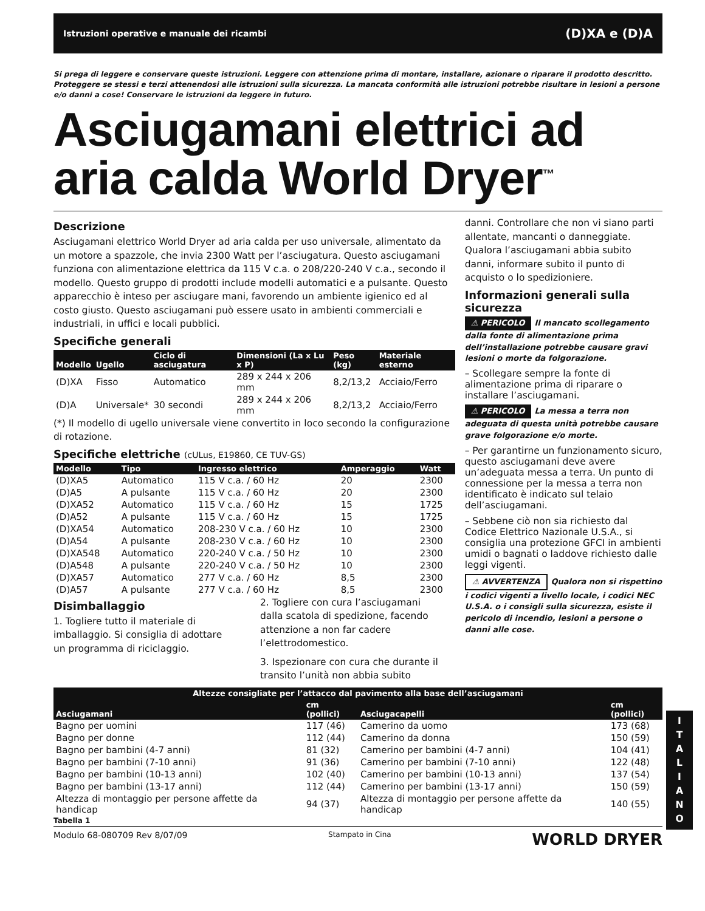Istruzioni operative e manuale dei ricambi (D)XA e (D)A
Si prega di leggere e conservare queste istruzioni. Leggere con attenzione prima di montare, installare, azionare o riparare il prodotto descritto. Proteggere se stessi e terzi attenendosi alle istruzioni sulla sicurezza. La mancata conformità alle istruzioni potrebbe risultare in lesioni a persone e/o danni a cose! Conservare le istruzioni da leggere in futuro.
Asciugamani elettrici ad aria calda World Dryer<sup>™</sup>
Descrizione
Asciugamani elettrico World Dryer ad aria calda per uso universale, alimentato da un motore a spazzole, che invia 2300 Watt per l’asciugatura. Questo asciugamani funziona con alimentazione elettrica da 115 V c.a. o 208/220-240 V c.a., secondo il modello. Questo gruppo di prodotti include modelli automatici e a pulsante. Questo apparecchio è inteso per asciugare mani, favorendo un ambiente igienico ed al costo giusto. Questo asciugamani può essere usato in ambienti commerciali e industriali, in uffici e locali pubblici.
Specifiche generali
| Modello | Ugello | Ciclo di asciugatura | Dimensioni (La x Lu x P) | Peso (kg) | Materiale esterno |
| --- | --- | --- | --- | --- | --- |
| (D)XA | Fisso | Automatico | 289 x 244 x 206 mm | 8,2/13,2 | Acciaio/Ferro |
| (D)A | Universale* | 30 secondi | 289 x 244 x 206 mm | 8,2/13,2 | Acciaio/Ferro |
(*) Il modello di ugello universale viene convertito in loco secondo la configurazione di rotazione.
Specifiche elettriche (cULus, E19860, CE TUV-GS)
| Modello | Tipo | Ingresso elettrico | Amperaggio | Watt |
| --- | --- | --- | --- | --- |
| (D)XA5 | Automatico | 115 V c.a. / 60 Hz | 20 | 2300 |
| (D)A5 | A pulsante | 115 V c.a. / 60 Hz | 20 | 2300 |
| (D)XA52 | Automatico | 115 V c.a. / 60 Hz | 15 | 1725 |
| (D)A52 | A pulsante | 115 V c.a. / 60 Hz | 15 | 1725 |
| (D)XA54 | Automatico | 208-230 V c.a. / 60 Hz | 10 | 2300 |
| (D)A54 | A pulsante | 208-230 V c.a. / 60 Hz | 10 | 2300 |
| (D)XA548 | Automatico | 220-240 V c.a. / 50 Hz | 10 | 2300 |
| (D)A548 | A pulsante | 220-240 V c.a. / 50 Hz | 10 | 2300 |
| (D)XA57 | Automatico | 277 V c.a. / 60 Hz | 8,5 | 2300 |
| (D)A57 | A pulsante | 277 V c.a. / 60 Hz | 8,5 | 2300 |
Disimballaggio
1. Togliere tutto il materiale di imballaggio. Si consiglia di adottare un programma di riciclaggio.
2. Togliere con cura l’asciugamani dalla scatola di spedizione, facendo attenzione a non far cadere l’elettrodomestico.
3. Ispezionare con cura che durante il transito l’unità non abbia subito
danni. Controllare che non vi siano parti allentate, mancanti o danneggiate. Qualora l’asciugamani abbia subito danni, informare subito il punto di acquisto o lo spedizioniere.
Informazioni generali sulla sicurezza
⚠ PERICOLO Il mancato scollegamento dalla fonte di alimentazione prima dell’installazione potrebbe causare gravi lesioni o morte da folgorazione.
– Scollegare sempre la fonte di alimentazione prima di riparare o installare l’asciugamani.
⚠ PERICOLO La messa a terra non adeguata di questa unità potrebbe causare grave folgorazione e/o morte.
– Per garantirne un funzionamento sicuro, questo asciugamani deve avere un’adeguata messa a terra. Un punto di connessione per la messa a terra non identificato è indicato sul telaio dell’asciugamani.
– Sebbene ciò non sia richiesto dal Codice Elettrico Nazionale U.S.A., si consiglia una protezione GFCI in ambienti umidi o bagnati o laddove richiesto dalle leggi vigenti.
⚠ AVVERTENZA Qualora non si rispettino i codici vigenti a livello locale, i codici NEC U.S.A. o i consigli sulla sicurezza, esiste il pericolo di incendio, lesioni a persone o danni alle cose.
| Altezze consigliate per l’attacco dal pavimento alla base dell’asciugamani | | | |
| --- | --- | --- | --- |
| Asciugamani | cm (pollici) | Asciugacapelli | cm (pollici) |
| Bagno per uomini | 117 (46) | Camerino da uomo | 173 (68) |
| Bagno per donne | 112 (44) | Camerino da donna | 150 (59) |
| Bagno per bambini (4-7 anni) | 81 (32) | Camerino per bambini (4-7 anni) | 104 (41) |
| Bagno per bambini (7-10 anni) | 91 (36) | Camerino per bambini (7-10 anni) | 122 (48) |
| Bagno per bambini (10-13 anni) | 102 (40) | Camerino per bambini (10-13 anni) | 137 (54) |
| Bagno per bambini (13-17 anni) | 112 (44) | Camerino per bambini (13-17 anni) | 150 (59) |
| Altezza di montaggio per persone affette da handicap | 94 (37) | Altezza di montaggio per persone affette da handicap | 140 (55) |
Tabella 1
Modulo 68-080709 Rev 8/07/09 Stampato in Cina WORLD DRYER
I
T
A
L
I
A
N
O